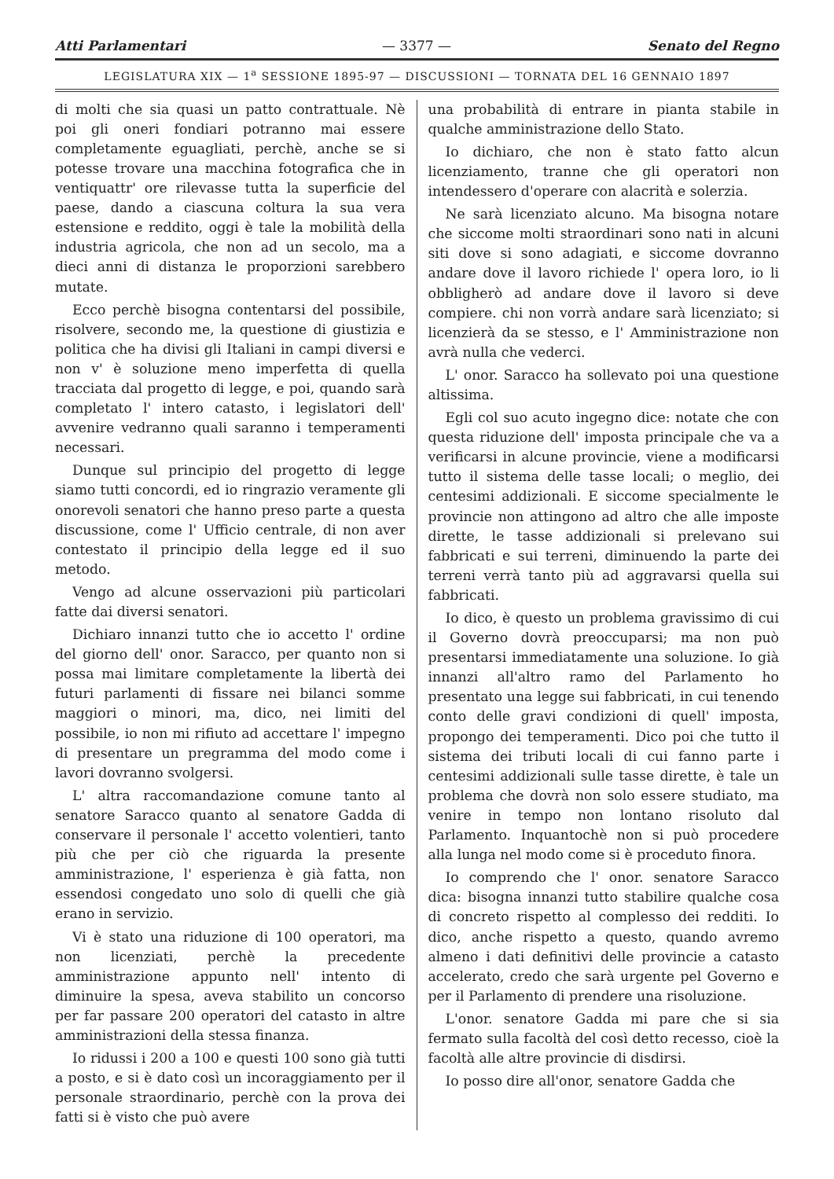Atti Parlamentari — 3377 — Senato del Regno
LEGISLATURA XIX — 1<sup>a</sup> SESSIONE 1895-97 — DISCUSSIONI — TORNATA DEL 16 GENNAIO 1897
di molti che sia quasi un patto contrattuale. Nè poi gli oneri fondiari potranno mai essere completamente eguagliati, perchè, anche se si potesse trovare una macchina fotografica che in ventiquattr' ore rilevasse tutta la superficie del paese, dando a ciascuna coltura la sua vera estensione e reddito, oggi è tale la mobilità della industria agricola, che non ad un secolo, ma a dieci anni di distanza le proporzioni sarebbero mutate.
Ecco perchè bisogna contentarsi del possibile, risolvere, secondo me, la questione di giustizia e politica che ha divisi gli Italiani in campi diversi e non v' è soluzione meno imperfetta di quella tracciata dal progetto di legge, e poi, quando sarà completato l' intero catasto, i legislatori dell' avvenire vedranno quali saranno i temperamenti necessari.
Dunque sul principio del progetto di legge siamo tutti concordi, ed io ringrazio veramente gli onorevoli senatori che hanno preso parte a questa discussione, come l' Ufficio centrale, di non aver contestato il principio della legge ed il suo metodo.
Vengo ad alcune osservazioni più particolari fatte dai diversi senatori.
Dichiaro innanzi tutto che io accetto l' ordine del giorno dell' onor. Saracco, per quanto non si possa mai limitare completamente la libertà dei futuri parlamenti di fissare nei bilanci somme maggiori o minori, ma, dico, nei limiti del possibile, io non mi rifiuto ad accettare l' impegno di presentare un pregramma del modo come i lavori dovranno svolgersi.
L' altra raccomandazione comune tanto al senatore Saracco quanto al senatore Gadda di conservare il personale l' accetto volentieri, tanto più che per ciò che riguarda la presente amministrazione, l' esperienza è già fatta, non essendosi congedato uno solo di quelli che già erano in servizio.
Vi è stato una riduzione di 100 operatori, ma non licenziati, perchè la precedente amministrazione appunto nell' intento di diminuire la spesa, aveva stabilito un concorso per far passare 200 operatori del catasto in altre amministrazioni della stessa finanza.
Io ridussi i 200 a 100 e questi 100 sono già tutti a posto, e si è dato così un incoraggiamento per il personale straordinario, perchè con la prova dei fatti si è visto che può avere
una probabilità di entrare in pianta stabile in qualche amministrazione dello Stato.
Io dichiaro, che non è stato fatto alcun licenziamento, tranne che gli operatori non intendessero d'operare con alacrità e solerzia.
Ne sarà licenziato alcuno. Ma bisogna notare che siccome molti straordinari sono nati in alcuni siti dove si sono adagiati, e siccome dovranno andare dove il lavoro richiede l' opera loro, io li obbligherò ad andare dove il lavoro si deve compiere. chi non vorrà andare sarà licenziato; si licenzierà da se stesso, e l' Amministrazione non avrà nulla che vederci.
L' onor. Saracco ha sollevato poi una questione altissima.
Egli col suo acuto ingegno dice: notate che con questa riduzione dell' imposta principale che va a verificarsi in alcune provincie, viene a modificarsi tutto il sistema delle tasse locali; o meglio, dei centesimi addizionali. E siccome specialmente le provincie non attingono ad altro che alle imposte dirette, le tasse addizionali si prelevano sui fabbricati e sui terreni, diminuendo la parte dei terreni verrà tanto più ad aggravarsi quella sui fabbricati.
Io dico, è questo un problema gravissimo di cui il Governo dovrà preoccuparsi; ma non può presentarsi immediatamente una soluzione. Io già innanzi all'altro ramo del Parlamento ho presentato una legge sui fabbricati, in cui tenendo conto delle gravi condizioni di quell' imposta, propongo dei temperamenti. Dico poi che tutto il sistema dei tributi locali di cui fanno parte i centesimi addizionali sulle tasse dirette, è tale un problema che dovrà non solo essere studiato, ma venire in tempo non lontano risoluto dal Parlamento. Inquantochè non si può procedere alla lunga nel modo come si è proceduto finora.
Io comprendo che l' onor. senatore Saracco dica: bisogna innanzi tutto stabilire qualche cosa di concreto rispetto al complesso dei redditi. Io dico, anche rispetto a questo, quando avremo almeno i dati definitivi delle provincie a catasto accelerato, credo che sarà urgente pel Governo e per il Parlamento di prendere una risoluzione.
L'onor. senatore Gadda mi pare che si sia fermato sulla facoltà del così detto recesso, cioè la facoltà alle altre provincie di disdirsi.
Io posso dire all'onor, senatore Gadda che